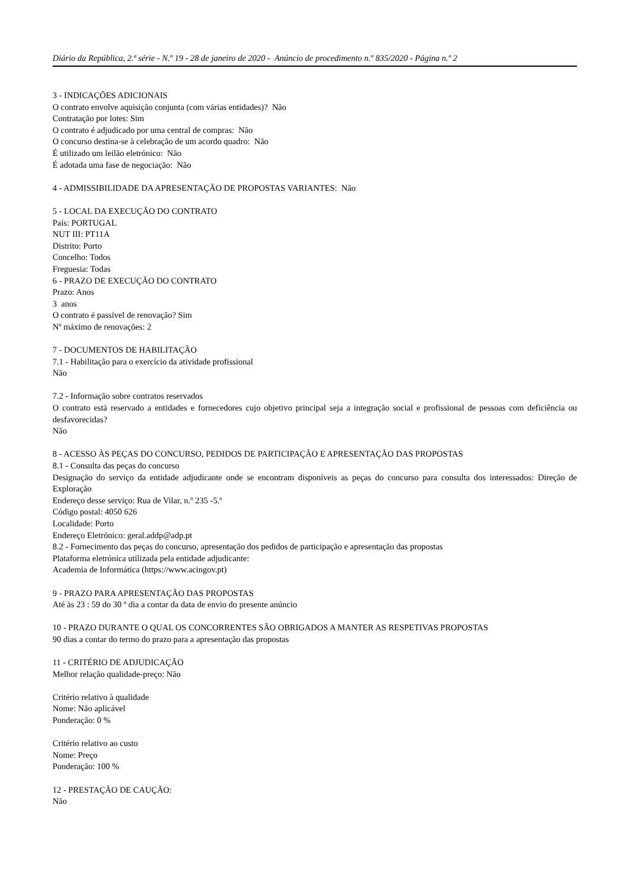Diário da República, 2.ª série - N.º 19 - 28 de janeiro de 2020 - Anúncio de procedimento n.º 835/2020 - Página n.º 2
3 - INDICAÇÕES ADICIONAIS
O contrato envolve aquisição conjunta (com várias entidades)? Não
Contratação por lotes: Sim
O contrato é adjudicado por uma central de compras: Não
O concurso destina-se à celebração de um acordo quadro: Não
É utilizado um leilão eletrónico: Não
É adotada uma fase de negociação: Não
4 - ADMISSIBILIDADE DA APRESENTAÇÃO DE PROPOSTAS VARIANTES: Não
5 - LOCAL DA EXECUÇÃO DO CONTRATO
País: PORTUGAL
NUT III: PT11A
Distrito: Porto
Concelho: Todos
Freguesia: Todas
6 - PRAZO DE EXECUÇÃO DO CONTRATO
Prazo: Anos
3 anos
O contrato é passível de renovação? Sim
Nº máximo de renovações: 2
7 - DOCUMENTOS DE HABILITAÇÃO
7.1 - Habilitação para o exercício da atividade profissional
Não
7.2 - Informação sobre contratos reservados
O contrato está reservado a entidades e fornecedores cujo objetivo principal seja a integração social e profissional de pessoas com deficiência ou desfavorecidas?
Não
8 - ACESSO ÀS PEÇAS DO CONCURSO, PEDIDOS DE PARTICIPAÇÃO E APRESENTAÇÃO DAS PROPOSTAS
8.1 - Consulta das peças do concurso
Designação do serviço da entidade adjudicante onde se encontram disponíveis as peças do concurso para consulta dos interessados: Direção de Exploração
Endereço desse serviço: Rua de Vilar, n.º 235 -5.º
Código postal: 4050 626
Localidade: Porto
Endereço Eletrónico: geral.addp@adp.pt
8.2 - Fornecimento das peças do concurso, apresentação dos pedidos de participação e apresentação das propostas
Plataforma eletrónica utilizada pela entidade adjudicante:
Academia de Informática (https://www.acingov.pt)
9 - PRAZO PARA APRESENTAÇÃO DAS PROPOSTAS
Até às 23 : 59 do 30 º dia a contar da data de envio do presente anúncio
10 - PRAZO DURANTE O QUAL OS CONCORRENTES SÃO OBRIGADOS A MANTER AS RESPETIVAS PROPOSTAS
90 dias a contar do termo do prazo para a apresentação das propostas
11 - CRITÉRIO DE ADJUDICAÇÃO
Melhor relação qualidade-preço: Não
Critério relativo à qualidade
Nome: Não aplicável
Ponderação: 0 %
Critério relativo ao custo
Nome: Preço
Ponderação: 100 %
12 - PRESTAÇÃO DE CAUÇÃO:
Não